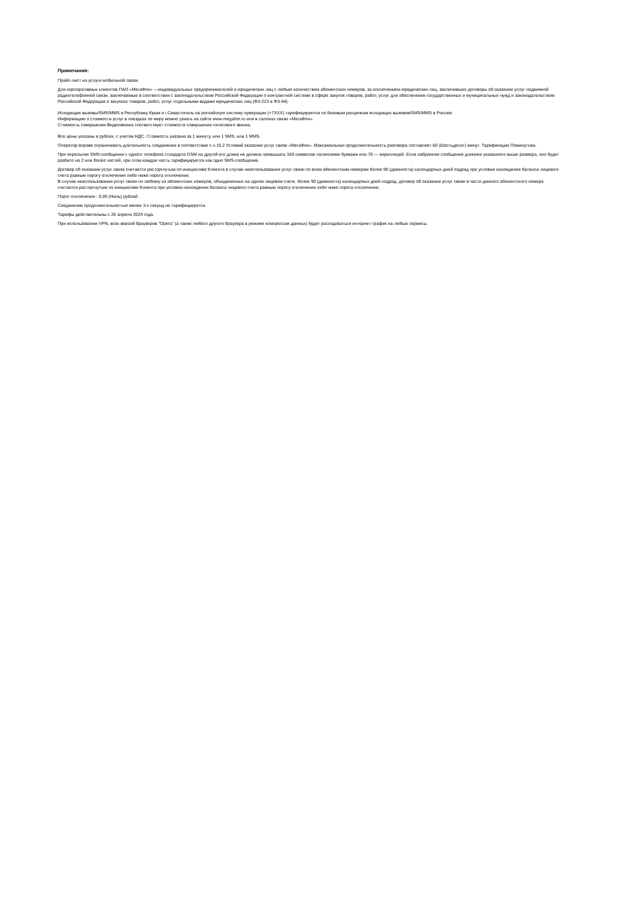Примечания:
Прайс-лист на услуги мобильной связи.
Для корпоративных клиентов ПАО «МегаФон» —индивидуальных предпринимателей и юридических лиц с любым количеством абонентских номеров, за исключением юридических лиц, заключивших договоры об оказании услуг подвижной радиотелефонной связи, заключаемые в соответствии с законодательством Российской Федерации о контрактной системе в сфере закупок товаров, работ, услуг для обеспечения государственных и муниципальных нужд и законодательством Российской Федерации о закупках товаров, работ, услуг отдельными видами юридических лиц (ФЗ-223 и ФЗ-44).
Исходящие вызовы/SMS/MMS в Республику Крым и г.Севастополь на российскую систему нумерации (+7XXX) тарифицируются по базовым расценкам исходящих вызовов/SMS/MMS в Россию.
Информацию о стоимости услуг в поездках по миру можно узнать на сайте www.megafon.ru или в салонах связи «МегаФон».
Стоимость совершения Видеозвонка соответствует стоимости совершения голосового звонка.
Все цены указаны в рублях, с учетом НДС. Стоимость указана за 1 минуту, или 1 SMS, или 1 MMS.
Оператор вправе ограничивать длительность соединения в соответствии с п.15.2 Условий оказания услуг связи «МегаФон». Максимальная продолжительность разговора составляет 60 (Шестьдесят) минут. Тарификация Поминутная.
При пересылке SMS-сообщения с одного телефона стандарта GSM на другой его длина не должна превышать 160 символов латинскими буквами или 70 — кириллицей. Если набранное сообщение длиннее указанного выше размера, оно будет разбито на 2 или более частей, при этом каждая часть тарифицируется как одно SMS-сообщение.
Договор об оказании услуг связи считается расторгнутым по инициативе Клиента в случае неиспользования услуг связи по всем абонентским номерам более 90 (девяноста) календарных дней подряд при условии нахождения баланса лицевого счета равным порогу отключения либо ниже порога отключения.
В случае неиспользования услуг связи по любому из абонентских номеров, объединенных на одном лицевом счете, более 90 (девяноста) календарных дней подряд, договор об оказании услуг связи в части данного абонентского номера считается расторгнутым по инициативе Клиента при условии нахождения баланса лицевого счета равным порогу отключения либо ниже порога отключения.
Порог отключения - 0,00 (Ноль) рублей.
Соединение продолжительностью менее 3-х секунд не тарифицируется.
Тарифы действительны с 26 апреля 2024 года.
При использовании VPN, всех версий браузеров "Opera" (а также любого другого браузера в режиме компрессии данных) будет расходоваться интернет трафик на любые сервисы.